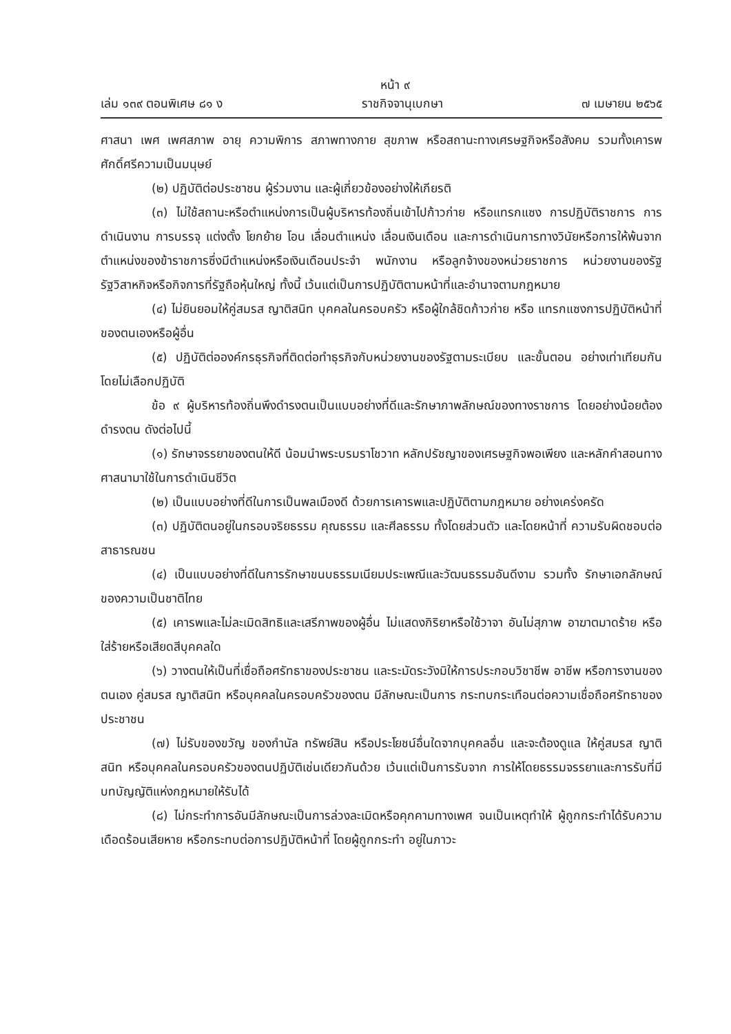หน้า ๙
เล่ม ๑๓๙ ตอนพิเศษ ๘๑ ง ราชกิจจานุเบกษา ๗ เมษายน ๒๕๖๕
ศาสนา เพศ เพศสภาพ อายุ ความพิการ สภาพทางกาย สุขภาพ หรือสถานะทางเศรษฐกิจหรือสังคม รวมทั้งเคารพศักดิ์ศรีความเป็นมนุษย์
(๒) ปฏิบัติต่อประชาชน ผู้ร่วมงาน และผู้เกี่ยวข้องอย่างให้เกียรติ
(๓) ไม่ใช้สถานะหรือตำแหน่งการเป็นผู้บริหารท้องถิ่นเข้าไปก้าวก่าย หรือแทรกแซง การปฏิบัติราชการ การดำเนินงาน การบรรจุ แต่งตั้ง โยกย้าย โอน เลื่อนตำแหน่ง เลื่อนเงินเดือน และการดำเนินการทางวินัยหรือการให้พ้นจากตำแหน่งของข้าราชการซึ่งมีตำแหน่งหรือเงินเดือนประจำ พนักงาน หรือลูกจ้างของหน่วยราชการ หน่วยงานของรัฐ รัฐวิสาหกิจหรือกิจการที่รัฐถือหุ้นใหญ่ ทั้งนี้ เว้นแต่เป็นการปฏิบัติตามหน้าที่และอำนาจตามกฎหมาย
(๔) ไม่ยินยอมให้คู่สมรส ญาติสนิท บุคคลในครอบครัว หรือผู้ใกล้ชิดก้าวก่าย หรือ แทรกแซงการปฏิบัติหน้าที่ของตนเองหรือผู้อื่น
(๕) ปฏิบัติต่อองค์กรธุรกิจที่ติดต่อทำธุรกิจกับหน่วยงานของรัฐตามระเบียบ และขั้นตอน อย่างเท่าเทียมกัน โดยไม่เลือกปฏิบัติ
ข้อ ๙ ผู้บริหารท้องถิ่นพึงดำรงตนเป็นแบบอย่างที่ดีและรักษาภาพลักษณ์ของทางราชการ โดยอย่างน้อยต้องดำรงตน ดังต่อไปนี้
(๑) รักษาจรรยาของตนให้ดี น้อมนำพระบรมราโชวาท หลักปรัชญาของเศรษฐกิจพอเพียง และหลักคำสอนทางศาสนามาใช้ในการดำเนินชีวิต
(๒) เป็นแบบอย่างที่ดีในการเป็นพลเมืองดี ด้วยการเคารพและปฏิบัติตามกฎหมาย อย่างเคร่งครัด
(๓) ปฏิบัติตนอยู่ในกรอบจริยธรรม คุณธรรม และศีลธรรม ทั้งโดยส่วนตัว และโดยหน้าที่ ความรับผิดชอบต่อสาธารณชน
(๔) เป็นแบบอย่างที่ดีในการรักษาขนบธรรมเนียมประเพณีและวัฒนธรรมอันดีงาม รวมทั้ง รักษาเอกลักษณ์ของความเป็นชาติไทย
(๕) เคารพและไม่ละเมิดสิทธิและเสรีภาพของผู้อื่น ไม่แสดงกิริยาหรือใช้วาจา อันไม่สุภาพ อาฆาตมาดร้าย หรือใส่ร้ายหรือเสียดสีบุคคลใด
(๖) วางตนให้เป็นที่เชื่อถือศรัทธาของประชาชน และระมัดระวังมิให้การประกอบวิชาชีพ อาชีพ หรือการงานของตนเอง คู่สมรส ญาติสนิท หรือบุคคลในครอบครัวของตน มีลักษณะเป็นการ กระทบกระเทือนต่อความเชื่อถือศรัทธาของประชาชน
(๗) ไม่รับของขวัญ ของกำนัล ทรัพย์สิน หรือประโยชน์อื่นใดจากบุคคลอื่น และจะต้องดูแล ให้คู่สมรส ญาติสนิท หรือบุคคลในครอบครัวของตนปฏิบัติเช่นเดียวกันด้วย เว้นแต่เป็นการรับจาก การให้โดยธรรมจรรยาและการรับที่มีบทบัญญัติแห่งกฎหมายให้รับได้
(๘) ไม่กระทำการอันมีลักษณะเป็นการล่วงละเมิดหรือคุกคามทางเพศ จนเป็นเหตุทำให้ ผู้ถูกกระทำได้รับความเดือดร้อนเสียหาย หรือกระทบต่อการปฏิบัติหน้าที่ โดยผู้ถูกกระทำ อยู่ในภาวะ